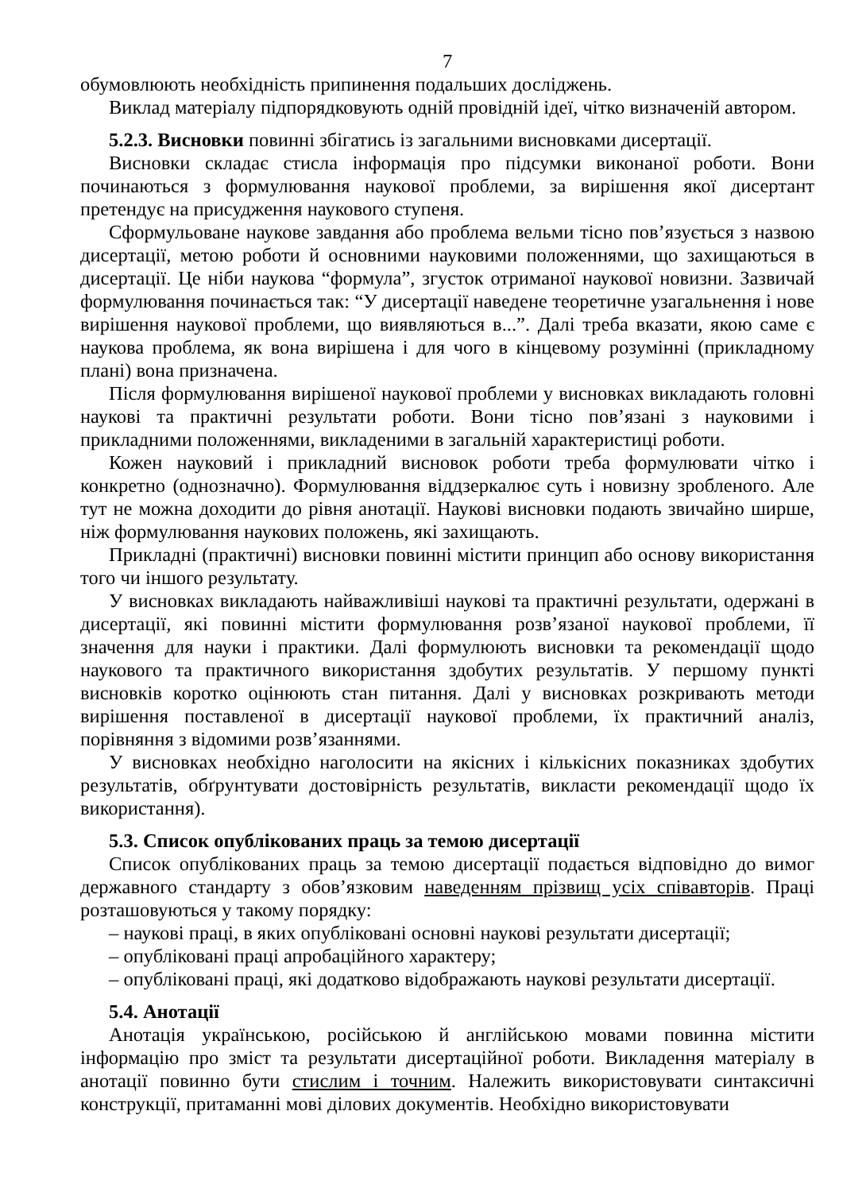7
обумовлюють необхідність припинення подальших досліджень.
Виклад матеріалу підпорядковують одній провідній ідеї, чітко визначеній автором.
5.2.3. Висновки повинні збігатись із загальними висновками дисертації.
Висновки складає стисла інформація про підсумки виконаної роботи. Вони починаються з формулювання наукової проблеми, за вирішення якої дисертант претендує на присудження наукового ступеня.
Сформульоване наукове завдання або проблема вельми тісно пов’язується з назвою дисертації, метою роботи й основними науковими положеннями, що захищаються в дисертації. Це ніби наукова “формула”, згусток отриманої наукової новизни. Зазвичай формулювання починається так: “У дисертації наведене теоретичне узагальнення і нове вирішення наукової проблеми, що виявляються в...”. Далі треба вказати, якою саме є наукова проблема, як вона вирішена і для чого в кінцевому розумінні (прикладному плані) вона призначена.
Після формулювання вирішеної наукової проблеми у висновках викладають головні наукові та практичні результати роботи. Вони тісно пов’язані з науковими і прикладними положеннями, викладеними в загальній характеристиці роботи.
Кожен науковий і прикладний висновок роботи треба формулювати чітко і конкретно (однозначно). Формулювання віддзеркалює суть і новизну зробленого. Але тут не можна доходити до рівня анотації. Наукові висновки подають звичайно ширше, ніж формулювання наукових положень, які захищають.
Прикладні (практичні) висновки повинні містити принцип або основу використання того чи іншого результату.
У висновках викладають найважливіші наукові та практичні результати, одержані в дисертації, які повинні містити формулювання розв’язаної наукової проблеми, її значення для науки і практики. Далі формулюють висновки та рекомендації щодо наукового та практичного використання здобутих результатів. У першому пункті висновків коротко оцінюють стан питання. Далі у висновках розкривають методи вирішення поставленої в дисертації наукової проблеми, їх практичний аналіз, порівняння з відомими розв’язаннями.
У висновках необхідно наголосити на якісних і кількісних показниках здобутих результатів, обґрунтувати достовірність результатів, викласти рекомендації щодо їх використання).
5.3. Список опублікованих праць за темою дисертації
Список опублікованих праць за темою дисертації подається відповідно до вимог державного стандарту з обов’язковим наведенням прізвищ усіх співавторів. Праці розташовуються у такому порядку:
– наукові праці, в яких опубліковані основні наукові результати дисертації;
– опубліковані праці апробаційного характеру;
– опубліковані праці, які додатково відображають наукові результати дисертації.
5.4. Анотації
Анотація українською, російською й англійською мовами повинна містити інформацію про зміст та результати дисертаційної роботи. Викладення матеріалу в анотації повинно бути стислим і точним. Належить використовувати синтаксичні конструкції, притаманні мові ділових документів. Необхідно використовувати